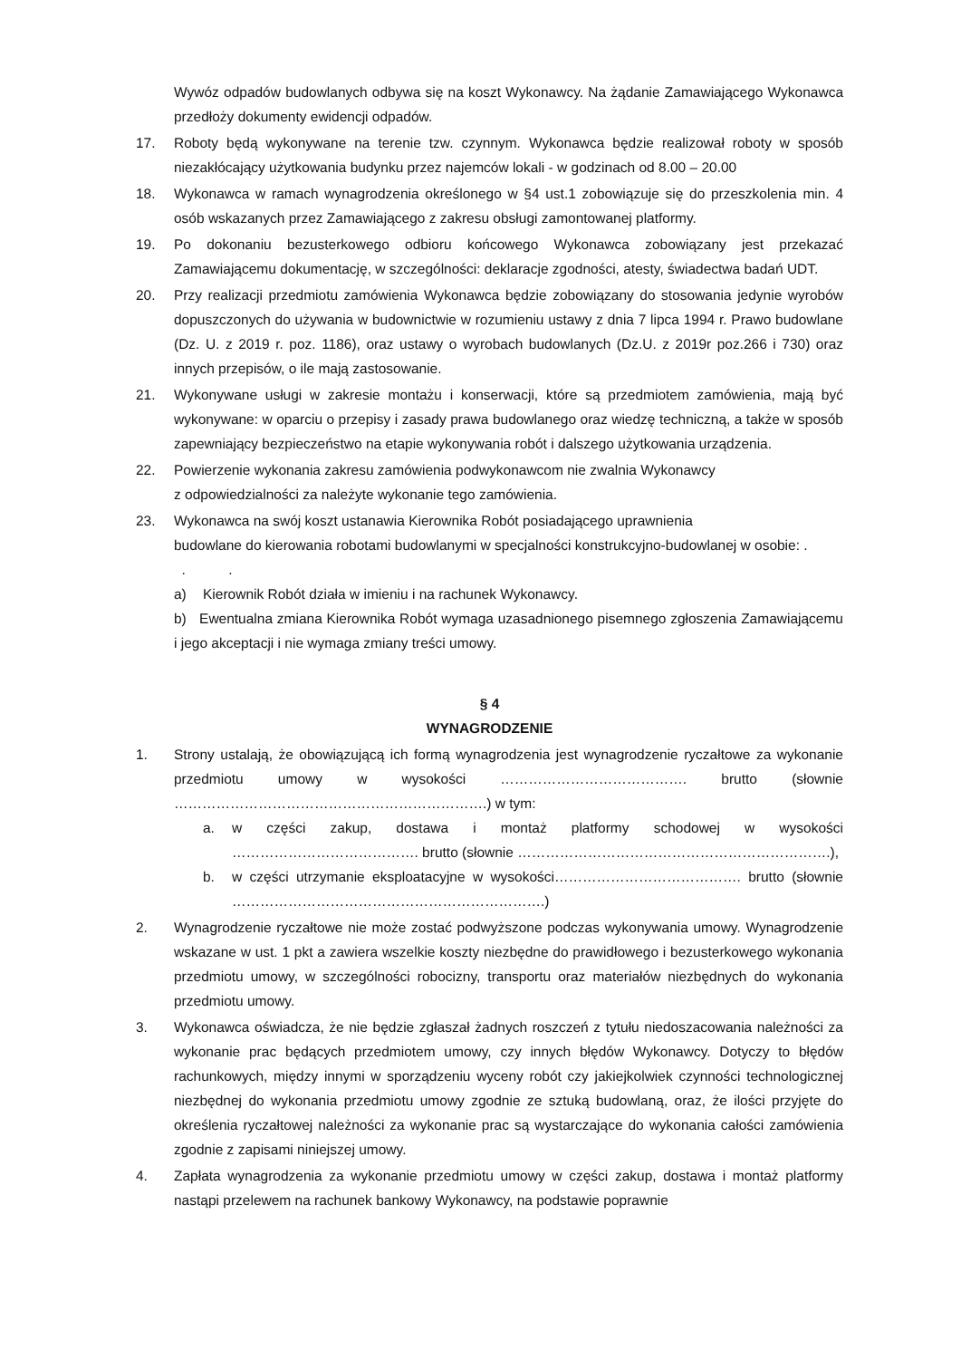Wywóz odpadów budowlanych odbywa się na koszt Wykonawcy. Na żądanie Zamawiającego Wykonawca przedłoży dokumenty ewidencji odpadów.
17. Roboty będą wykonywane na terenie tzw. czynnym. Wykonawca będzie realizował roboty w sposób niezakłócający użytkowania budynku przez najemców lokali - w godzinach od 8.00 – 20.00
18. Wykonawca w ramach wynagrodzenia określonego w §4 ust.1 zobowiązuje się do przeszkolenia min. 4 osób wskazanych przez Zamawiającego z zakresu obsługi zamontowanej platformy.
19. Po dokonaniu bezusterkowego odbioru końcowego Wykonawca zobowiązany jest przekazać Zamawiającemu dokumentację, w szczególności: deklaracje zgodności, atesty, świadectwa badań UDT.
20. Przy realizacji przedmiotu zamówienia Wykonawca będzie zobowiązany do stosowania jedynie wyrobów dopuszczonych do używania w budownictwie w rozumieniu ustawy z dnia 7 lipca 1994 r. Prawo budowlane (Dz. U. z 2019 r. poz. 1186), oraz ustawy o wyrobach budowlanych (Dz.U. z 2019r poz.266 i 730) oraz innych przepisów, o ile mają zastosowanie.
21. Wykonywane usługi w zakresie montażu i konserwacji, które są przedmiotem zamówienia, mają być wykonywane: w oparciu o przepisy i zasady prawa budowlanego oraz wiedzę techniczną, a także w sposób zapewniający bezpieczeństwo na etapie wykonywania robót i dalszego użytkowania urządzenia.
22. Powierzenie wykonania zakresu zamówienia podwykonawcom nie zwalnia Wykonawcy
z odpowiedzialności za należyte wykonanie tego zamówienia.
23. Wykonawca na swój koszt ustanawia Kierownika Robót posiadającego uprawnienia
budowlane do kierowania robotami budowlanymi w specjalności konstrukcyjno-budowlanej w osobie: . . .
a) Kierownik Robót działa w imieniu i na rachunek Wykonawcy.
b) Ewentualna zmiana Kierownika Robót wymaga uzasadnionego pisemnego zgłoszenia Zamawiającemu i jego akceptacji i nie wymaga zmiany treści umowy.
§ 4
WYNAGRODZENIE
1. Strony ustalają, że obowiązującą ich formą wynagrodzenia jest wynagrodzenie ryczałtowe za wykonanie przedmiotu umowy w wysokości …………………………………. brutto (słownie ………………………………………………………….) w tym:
a. w części zakup, dostawa i montaż platformy schodowej w wysokości …………………………………. brutto (słownie ………………………………………………………….),
b. w części utrzymanie eksploatacyjne w wysokości…………………………………. brutto (słownie ………………………………………………………….)
2. Wynagrodzenie ryczałtowe nie może zostać podwyższone podczas wykonywania umowy. Wynagrodzenie wskazane w ust. 1 pkt a zawiera wszelkie koszty niezbędne do prawidłowego i bezusterkowego wykonania przedmiotu umowy, w szczególności robocizny, transportu oraz materiałów niezbędnych do wykonania przedmiotu umowy.
3. Wykonawca oświadcza, że nie będzie zgłaszał żadnych roszczeń z tytułu niedoszacowania należności za wykonanie prac będących przedmiotem umowy, czy innych błędów Wykonawcy. Dotyczy to błędów rachunkowych, między innymi w sporządzeniu wyceny robót czy jakiejkolwiek czynności technologicznej niezbędnej do wykonania przedmiotu umowy zgodnie ze sztuką budowlaną, oraz, że ilości przyjęte do określenia ryczałtowej należności za wykonanie prac są wystarczające do wykonania całości zamówienia zgodnie z zapisami niniejszej umowy.
4. Zapłata wynagrodzenia za wykonanie przedmiotu umowy w części zakup, dostawa i montaż platformy nastąpi przelewem na rachunek bankowy Wykonawcy, na podstawie poprawnie